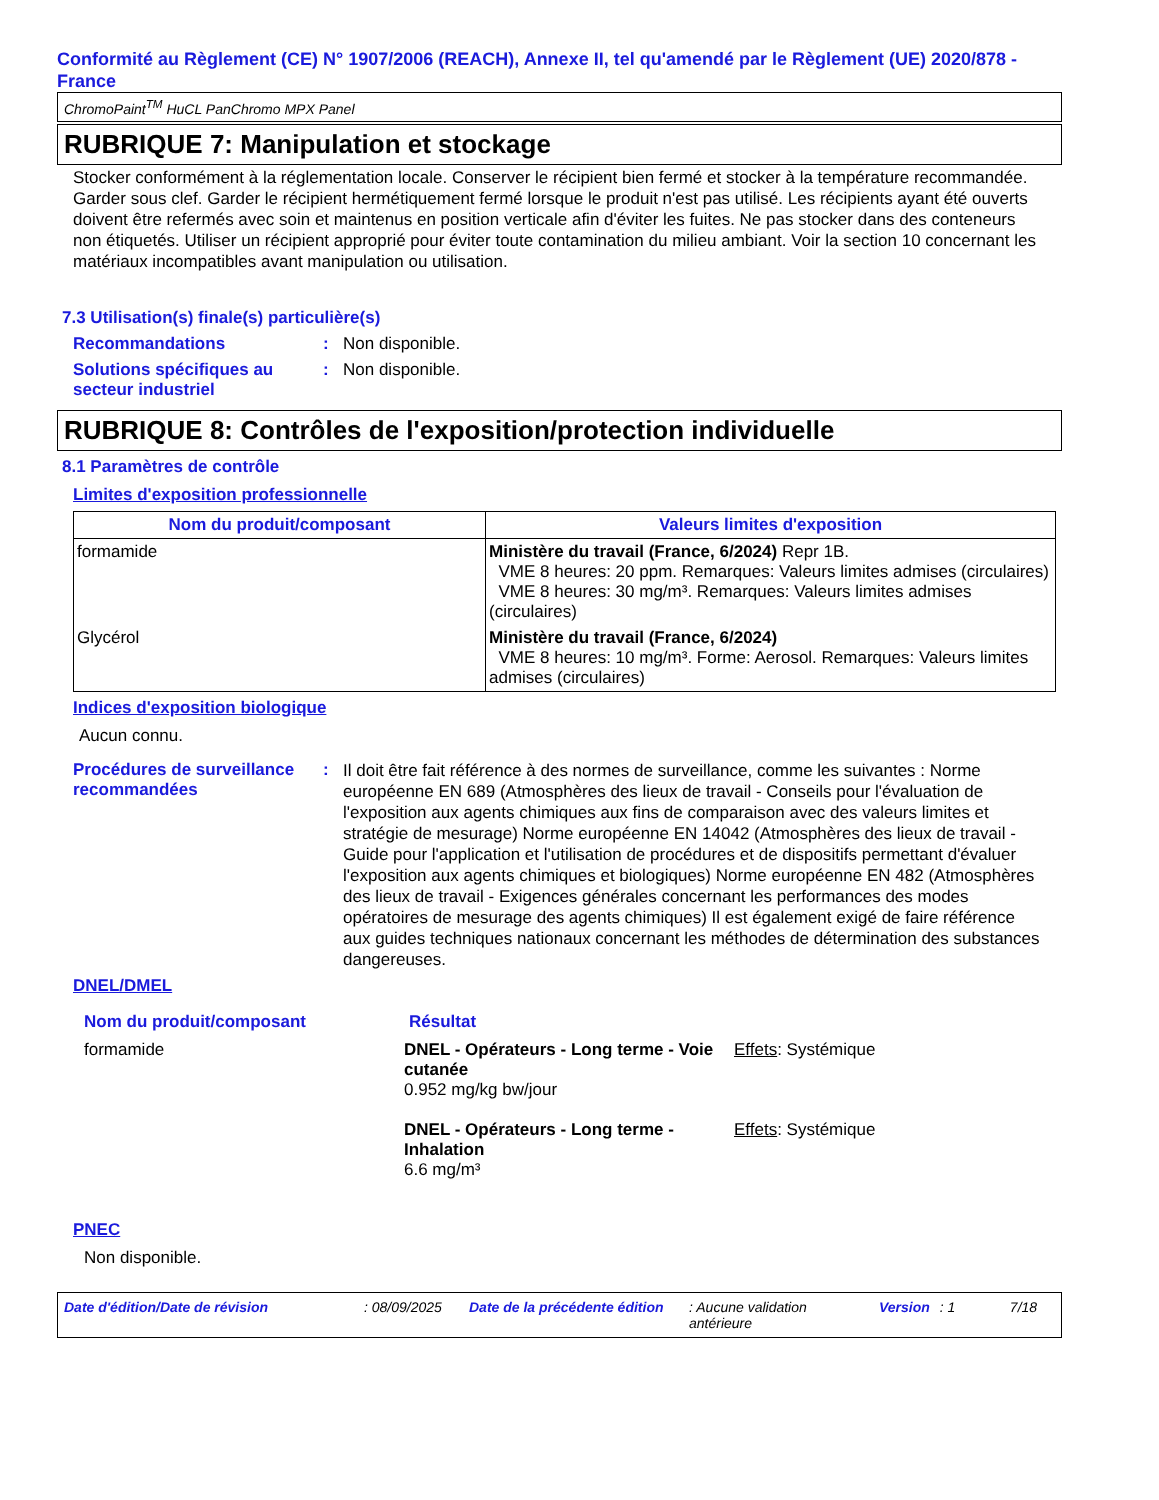Conformité au Règlement (CE) N° 1907/2006 (REACH), Annexe II, tel qu'amendé par le Règlement (UE) 2020/878 - France
ChromoPaint<sup>TM</sup> HuCL PanChromo MPX Panel
RUBRIQUE 7: Manipulation et stockage
Stocker conformément à la réglementation locale. Conserver le récipient bien fermé et stocker à la température recommandée. Garder sous clef. Garder le récipient hermétiquement fermé lorsque le produit n'est pas utilisé. Les récipients ayant été ouverts doivent être refermés avec soin et maintenus en position verticale afin d'éviter les fuites. Ne pas stocker dans des conteneurs non étiquetés. Utiliser un récipient approprié pour éviter toute contamination du milieu ambiant. Voir la section 10 concernant les matériaux incompatibles avant manipulation ou utilisation.
7.3 Utilisation(s) finale(s) particulière(s)
Recommandations: Non disponible.
Solutions spécifiques au secteur industriel: Non disponible.
RUBRIQUE 8: Contrôles de l'exposition/protection individuelle
8.1 Paramètres de contrôle
Limites d'exposition professionnelle
| Nom du produit/composant | Valeurs limites d'exposition |
| --- | --- |
| formamide | Ministère du travail (France, 6/2024) Repr 1B. VME 8 heures: 20 ppm. Remarques: Valeurs limites admises (circulaires) VME 8 heures: 30 mg/m³. Remarques: Valeurs limites admises (circulaires) |
| Glycérol | Ministère du travail (France, 6/2024) VME 8 heures: 10 mg/m³. Forme: Aerosol. Remarques: Valeurs limites admises (circulaires) |
Indices d'exposition biologique
Aucun connu.
Procédures de surveillance recommandées: Il doit être fait référence à des normes de surveillance, comme les suivantes : Norme européenne EN 689 (Atmosphères des lieux de travail - Conseils pour l'évaluation de l'exposition aux agents chimiques aux fins de comparaison avec des valeurs limites et stratégie de mesurage) Norme européenne EN 14042 (Atmosphères des lieux de travail - Guide pour l'application et l'utilisation de procédures et de dispositifs permettant d'évaluer l'exposition aux agents chimiques et biologiques) Norme européenne EN 482 (Atmosphères des lieux de travail - Exigences générales concernant les performances des modes opératoires de mesurage des agents chimiques) Il est également exigé de faire référence aux guides techniques nationaux concernant les méthodes de détermination des substances dangereuses.
DNEL/DMEL
Nom du produit/composant Résultat
formamide DNEL - Opérateurs - Long terme - Voie cutanée
0.952 mg/kg bw/jour Effets: Systémique
DNEL - Opérateurs - Long terme - Inhalation
6.6 mg/m³ Effets: Systémique
PNEC
Non disponible.
Date d'édition/Date de révision: 08/09/2025 Date de la précédente édition: Aucune validation antérieure Version: 1 7/18